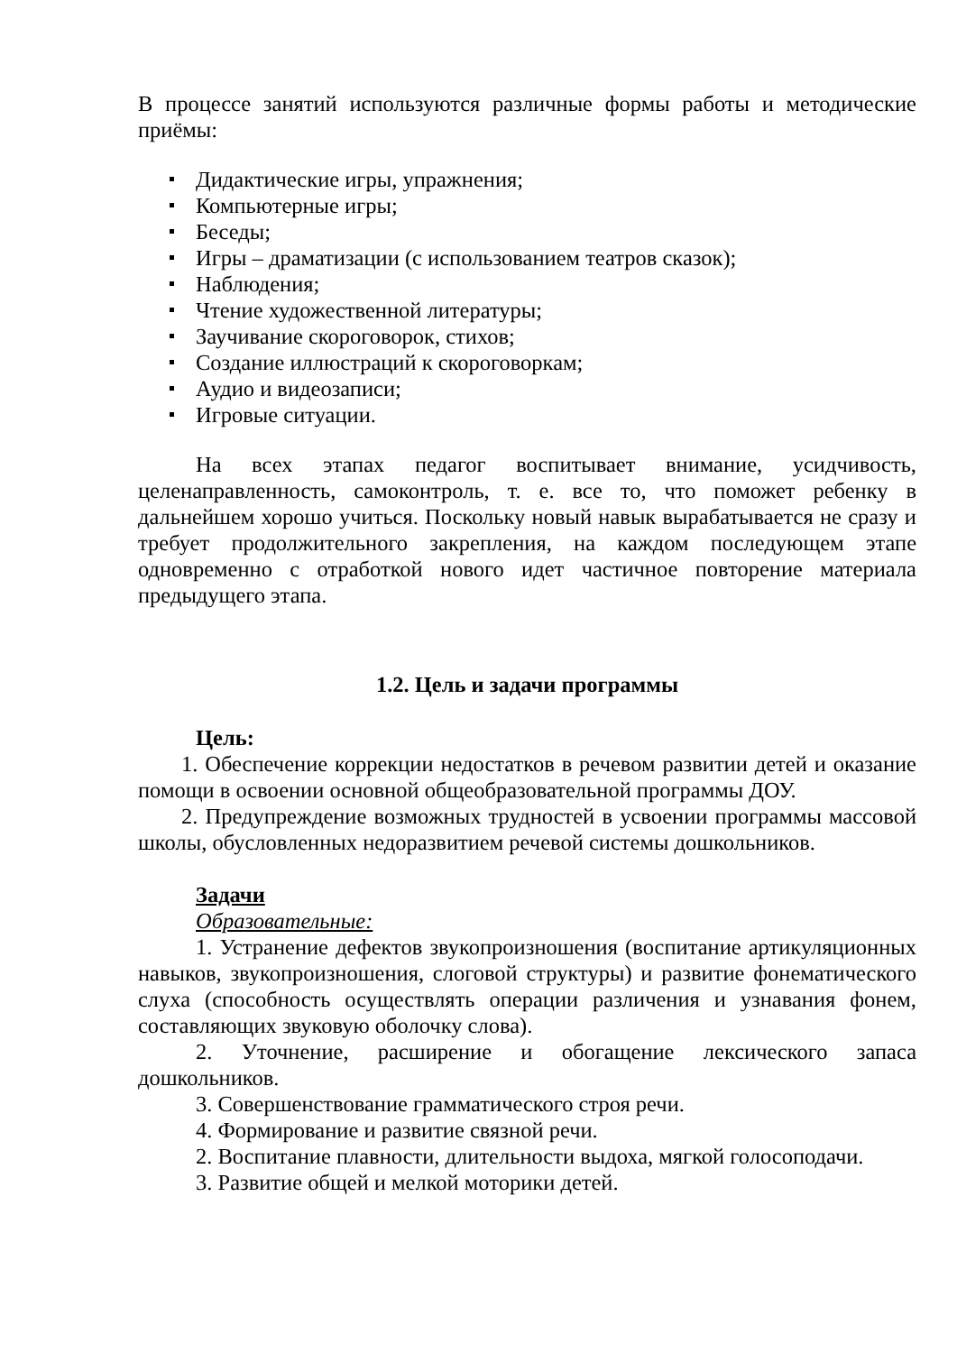В процессе занятий используются различные формы работы и методические приёмы:
Дидактические игры, упражнения;
Компьютерные игры;
Беседы;
Игры – драматизации (с использованием театров сказок);
Наблюдения;
Чтение художественной литературы;
Заучивание скороговорок, стихов;
Создание иллюстраций к скороговоркам;
Аудио и видеозаписи;
Игровые ситуации.
На всех этапах педагог воспитывает внимание, усидчивость, целенаправленность, самоконтроль, т. е. все то, что поможет ребенку в дальнейшем хорошо учиться. Поскольку новый навык вырабатывается не сразу и требует продолжительного закрепления, на каждом последующем этапе одновременно с отработкой нового идет частичное повторение материала предыдущего этапа.
1.2. Цель и задачи программы
Цель:
1. Обеспечение коррекции недостатков в речевом развитии детей и оказание помощи в освоении основной общеобразовательной программы ДОУ.
2. Предупреждение возможных трудностей в усвоении программы массовой школы, обусловленных недоразвитием речевой системы дошкольников.
Задачи
Образовательные:
1. Устранение дефектов звукопроизношения (воспитание артикуляционных навыков, звукопроизношения, слоговой структуры) и развитие фонематического слуха (способность осуществлять операции различения и узнавания фонем, составляющих звуковую оболочку слова).
2. Уточнение, расширение и обогащение лексического запаса дошкольников.
3. Совершенствование грамматического строя речи.
4. Формирование и развитие связной речи.
2. Воспитание плавности, длительности выдоха, мягкой голосоподачи.
3. Развитие общей и мелкой моторики детей.